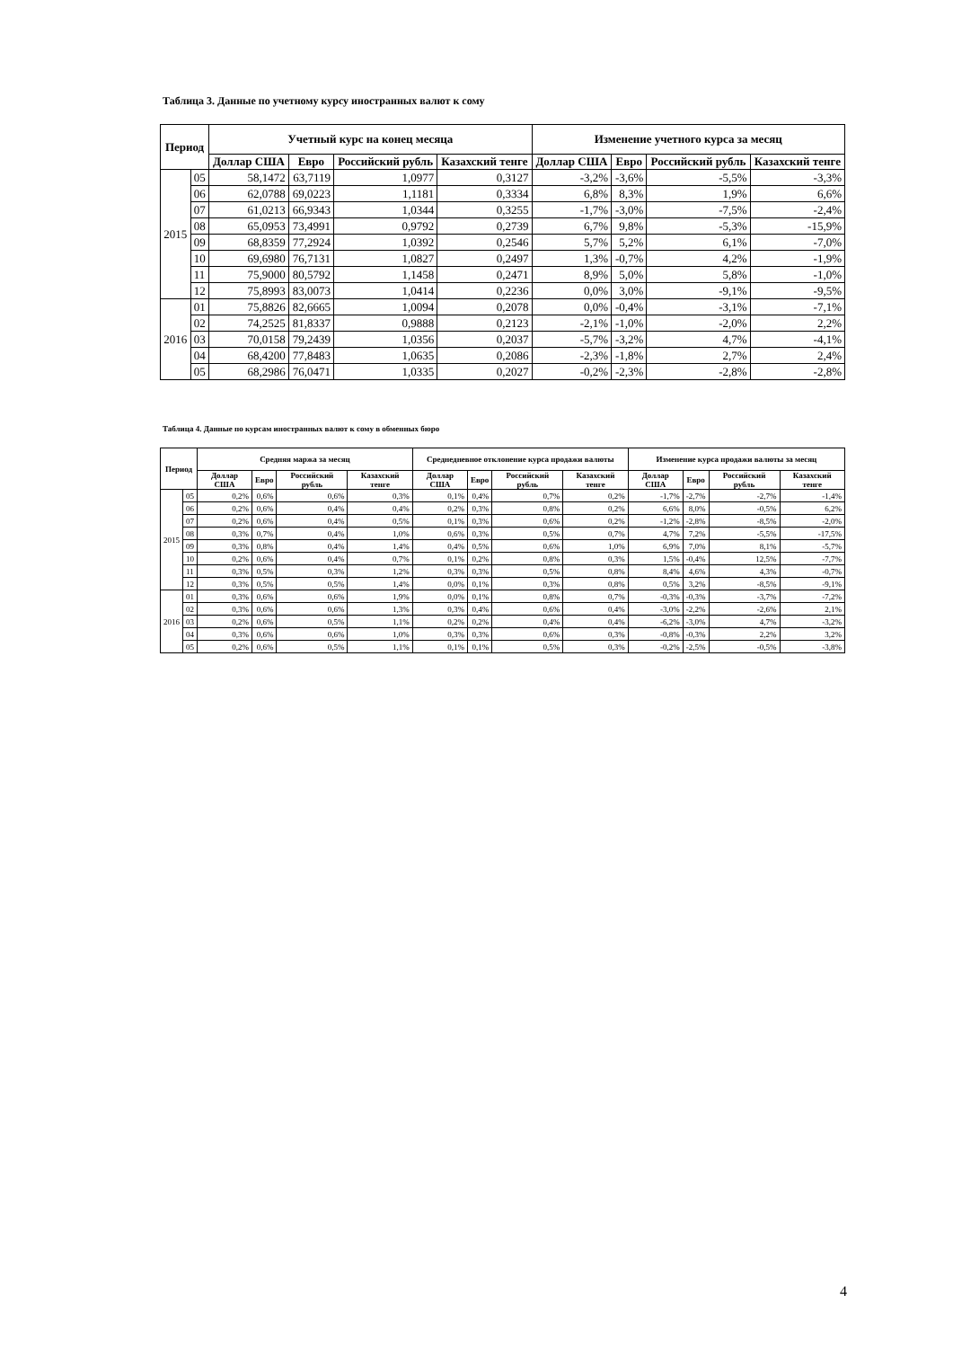Таблица 3. Данные по учетному курсу иностранных валют к сому
| Период | | Учетный курс на конец месяца | | | | Изменение учетного курса за месяц | | | |
| --- | --- | --- | --- | --- | --- | --- | --- | --- | --- |
| | | Доллар США | Евро | Российский рубль | Казахский тенге | Доллар США | Евро | Российский рубль | Казахский тенге |
| 2015 | 05 | 58,1472 | 63,7119 | 1,0977 | 0,3127 | -3,2% | -3,6% | -5,5% | -3,3% |
| | 06 | 62,0788 | 69,0223 | 1,1181 | 0,3334 | 6,8% | 8,3% | 1,9% | 6,6% |
| | 07 | 61,0213 | 66,9343 | 1,0344 | 0,3255 | -1,7% | -3,0% | -7,5% | -2,4% |
| | 08 | 65,0953 | 73,4991 | 0,9792 | 0,2739 | 6,7% | 9,8% | -5,3% | -15,9% |
| | 09 | 68,8359 | 77,2924 | 1,0392 | 0,2546 | 5,7% | 5,2% | 6,1% | -7,0% |
| | 10 | 69,6980 | 76,7131 | 1,0827 | 0,2497 | 1,3% | -0,7% | 4,2% | -1,9% |
| | 11 | 75,9000 | 80,5792 | 1,1458 | 0,2471 | 8,9% | 5,0% | 5,8% | -1,0% |
| | 12 | 75,8993 | 83,0073 | 1,0414 | 0,2236 | 0,0% | 3,0% | -9,1% | -9,5% |
| 2016 | 01 | 75,8826 | 82,6665 | 1,0094 | 0,2078 | 0,0% | -0,4% | -3,1% | -7,1% |
| | 02 | 74,2525 | 81,8337 | 0,9888 | 0,2123 | -2,1% | -1,0% | -2,0% | 2,2% |
| | 03 | 70,0158 | 79,2439 | 1,0356 | 0,2037 | -5,7% | -3,2% | 4,7% | -4,1% |
| | 04 | 68,4200 | 77,8483 | 1,0635 | 0,2086 | -2,3% | -1,8% | 2,7% | 2,4% |
| | 05 | 68,2986 | 76,0471 | 1,0335 | 0,2027 | -0,2% | -2,3% | -2,8% | -2,8% |
Таблица 4. Данные по курсам иностранных валют к сому в обменных бюро
| Период | | Средняя маржа за месяц | | | | Среднедневное отклонение курса продажи валюты | | | | Изменение курса продажи валюты за месяц | | | |
| --- | --- | --- | --- | --- | --- | --- | --- | --- | --- | --- | --- | --- | --- |
| | | Доллар США | Евро | Российский рубль | Казахский тенге | Доллар США | Евро | Российский рубль | Казахский тенге | Доллар США | Евро | Российский рубль | Казахский тенге |
| 2015 | 05 | 0,2% | 0,6% | 0,6% | 0,3% | 0,1% | 0,4% | 0,7% | 0,2% | -1,7% | -2,7% | -2,7% | -1,4% |
| | 06 | 0,2% | 0,6% | 0,4% | 0,4% | 0,2% | 0,3% | 0,8% | 0,2% | 6,6% | 8,0% | -0,5% | 6,2% |
| | 07 | 0,2% | 0,6% | 0,4% | 0,5% | 0,1% | 0,3% | 0,6% | 0,2% | -1,2% | -2,8% | -8,5% | -2,0% |
| | 08 | 0,3% | 0,7% | 0,4% | 1,0% | 0,6% | 0,3% | 0,5% | 0,7% | 4,7% | 7,2% | -5,5% | -17,5% |
| | 09 | 0,3% | 0,8% | 0,4% | 1,4% | 0,4% | 0,5% | 0,6% | 1,0% | 6,9% | 7,0% | 8,1% | -5,7% |
| | 10 | 0,2% | 0,6% | 0,4% | 0,7% | 0,1% | 0,2% | 0,8% | 0,3% | 1,5% | -0,4% | 12,5% | -7,7% |
| | 11 | 0,3% | 0,5% | 0,3% | 1,2% | 0,3% | 0,3% | 0,5% | 0,8% | 8,4% | 4,6% | 4,3% | -0,7% |
| | 12 | 0,3% | 0,5% | 0,5% | 1,4% | 0,0% | 0,1% | 0,3% | 0,8% | 0,5% | 3,2% | -8,5% | -9,1% |
| 2016 | 01 | 0,3% | 0,6% | 0,6% | 1,9% | 0,0% | 0,1% | 0,8% | 0,7% | -0,3% | -0,3% | -3,7% | -7,2% |
| | 02 | 0,3% | 0,6% | 0,6% | 1,3% | 0,3% | 0,4% | 0,6% | 0,4% | -3,0% | -2,2% | -2,6% | 2,1% |
| | 03 | 0,2% | 0,6% | 0,5% | 1,1% | 0,2% | 0,2% | 0,4% | 0,4% | -6,2% | -3,0% | 4,7% | -3,2% |
| | 04 | 0,3% | 0,6% | 0,6% | 1,0% | 0,3% | 0,3% | 0,6% | 0,3% | -0,8% | -0,3% | 2,2% | 3,2% |
| | 05 | 0,2% | 0,6% | 0,5% | 1,1% | 0,1% | 0,1% | 0,5% | 0,3% | -0,2% | -2,5% | -0,5% | -3,8% |
4